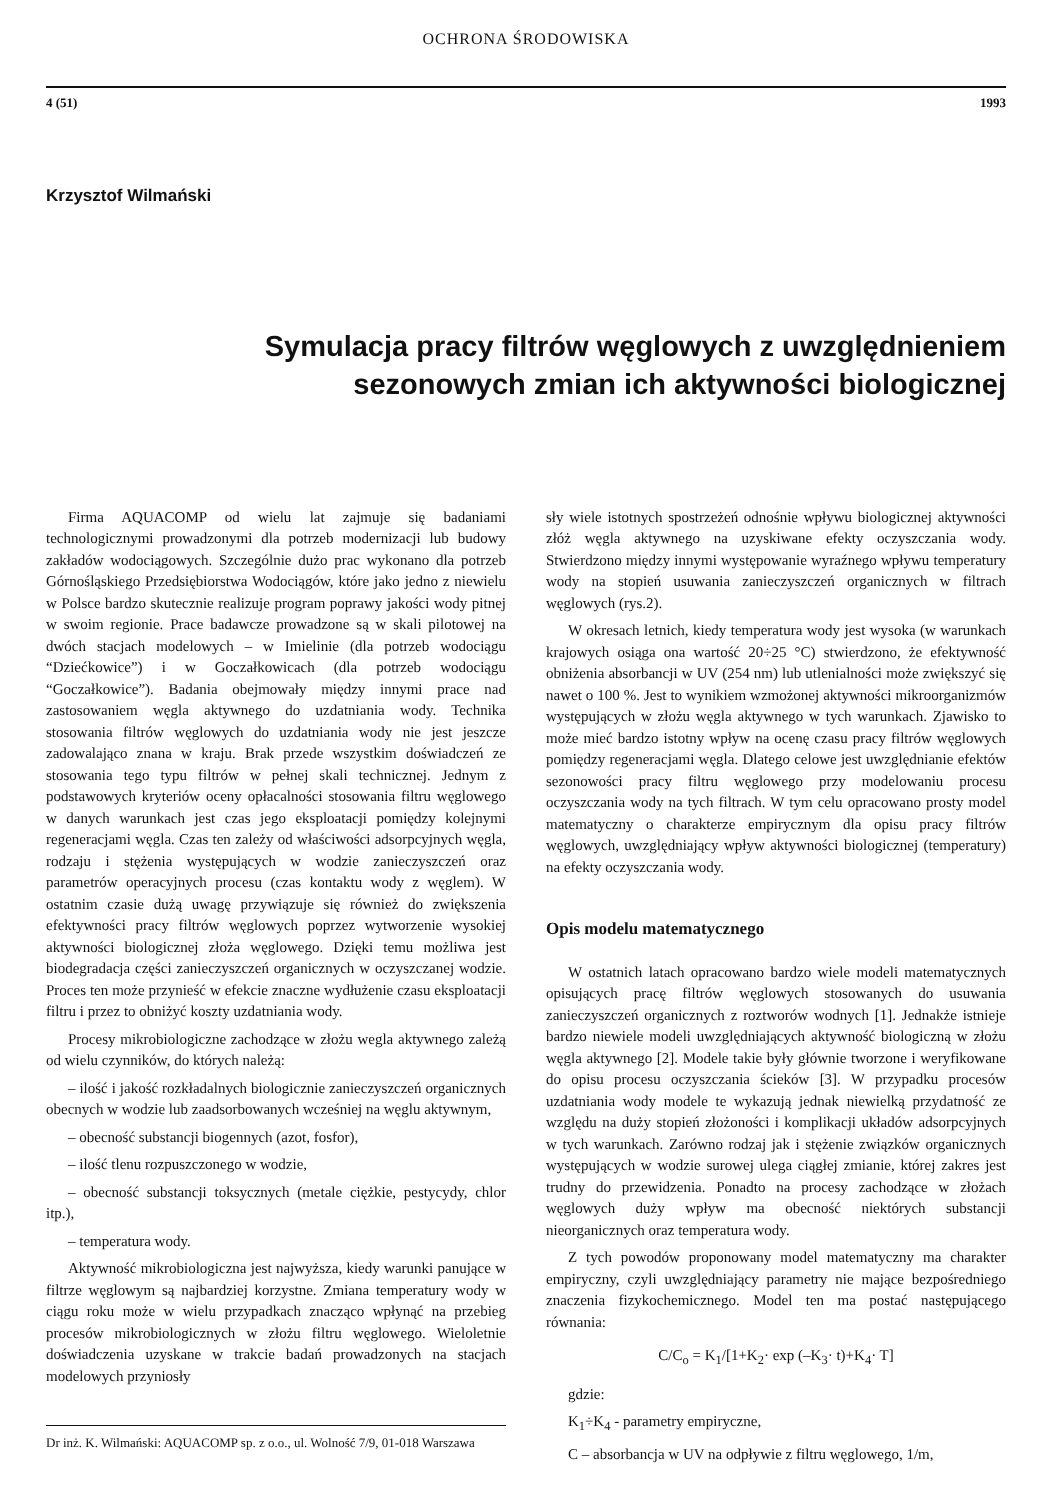OCHRONA ŚRODOWISKA
4 (51) 1993
Krzysztof Wilmański
Symulacja pracy filtrów węglowych z uwzględnieniem
sezonowych zmian ich aktywności biologicznej
Firma AQUACOMP od wielu lat zajmuje się badaniami technologicznymi prowadzonymi dla potrzeb modernizacji lub budowy zakładów wodociągowych. Szczególnie dużo prac wykonano dla potrzeb Górnośląskiego Przedsiębiorstwa Wodociągów, które jako jedno z niewielu w Polsce bardzo skutecznie realizuje program poprawy jakości wody pitnej w swoim regionie. Prace badawcze prowadzone są w skali pilotowej na dwóch stacjach modelowych – w Imielinie (dla potrzeb wodociągu “Dziećkowice”) i w Goczałkowicach (dla potrzeb wodociągu “Goczałkowice”). Badania obejmowały między innymi prace nad zastosowaniem węgla aktywnego do uzdatniania wody. Technika stosowania filtrów węglowych do uzdatniania wody nie jest jeszcze zadowalająco znana w kraju. Brak przede wszystkim doświadczeń ze stosowania tego typu filtrów w pełnej skali technicznej. Jednym z podstawowych kryteriów oceny opłacalności stosowania filtru węglowego w danych warunkach jest czas jego eksploatacji pomiędzy kolejnymi regeneracjami węgla. Czas ten zależy od właściwości adsorpcyjnych węgla, rodzaju i stężenia występujących w wodzie zanieczyszczeń oraz parametrów operacyjnych procesu (czas kontaktu wody z węglem). W ostatnim czasie dużą uwagę przywiązuje się również do zwiększenia efektywności pracy filtrów węglowych poprzez wytworzenie wysokiej aktywności biologicznej złoża węglowego. Dzięki temu możliwa jest biodegradacja części zanieczyszczeń organicznych w oczyszczanej wodzie. Proces ten może przynieść w efekcie znaczne wydłużenie czasu eksploatacji filtru i przez to obniżyć koszty uzdatniania wody.
Procesy mikrobiologiczne zachodzące w złożu wegla aktywnego zależą od wielu czynników, do których należą:
– ilość i jakość rozkładalnych biologicznie zanieczyszczeń organicznych obecnych w wodzie lub zaadsorbowanych wcześniej na węglu aktywnym,
– obecność substancji biogennych (azot, fosfor),
– ilość tlenu rozpuszczonego w wodzie,
– obecność substancji toksycznych (metale ciężkie, pestycydy, chlor itp.),
– temperatura wody.
Aktywność mikrobiologiczna jest najwyższa, kiedy warunki panujące w filtrze węglowym są najbardziej korzystne. Zmiana temperatury wody w ciągu roku może w wielu przypadkach znacząco wpłynąć na przebieg procesów mikrobiologicznych w złożu filtru węglowego. Wieloletnie doświadczenia uzyskane w trakcie badań prowadzonych na stacjach modelowych przyniosły
Dr inż. K. Wilmański: AQUACOMP sp. z o.o., ul. Wolność 7/9, 01-018 Warszawa
sły wiele istotnych spostrzeżeń odnośnie wpływu biologicznej aktywności złóż węgla aktywnego na uzyskiwane efekty oczyszczania wody. Stwierdzono między innymi występowanie wyraźnego wpływu temperatury wody na stopień usuwania zanieczyszczeń organicznych w filtrach węglowych (rys.2).
W okresach letnich, kiedy temperatura wody jest wysoka (w warunkach krajowych osiąga ona wartość 20÷25 °C) stwierdzono, że efektywność obniżenia absorbancji w UV (254 nm) lub utlenialności może zwiększyć się nawet o 100 %. Jest to wynikiem wzmożonej aktywności mikroorganizmów występujących w złożu węgla aktywnego w tych warunkach. Zjawisko to może mieć bardzo istotny wpływ na ocenę czasu pracy filtrów węglowych pomiędzy regeneracjami węgla. Dlatego celowe jest uwzględnianie efektów sezonowości pracy filtru węglowego przy modelowaniu procesu oczyszczania wody na tych filtrach. W tym celu opracowano prosty model matematyczny o charakterze empirycznym dla opisu pracy filtrów węglowych, uwzględniający wpływ aktywności biologicznej (temperatury) na efekty oczyszczania wody.
Opis modelu matematycznego
W ostatnich latach opracowano bardzo wiele modeli matematycznych opisujących pracę filtrów węglowych stosowanych do usuwania zanieczyszczeń organicznych z roztworów wodnych [1]. Jednakże istnieje bardzo niewiele modeli uwzględniających aktywność biologiczną w złożu węgla aktywnego [2]. Modele takie były głównie tworzone i weryfikowane do opisu procesu oczyszczania ścieków [3]. W przypadku procesów uzdatniania wody modele te wykazują jednak niewielką przydatność ze względu na duży stopień złożoności i komplikacji układów adsorpcyjnych w tych warunkach. Zarówno rodzaj jak i stężenie związków organicznych występujących w wodzie surowej ulega ciągłej zmianie, której zakres jest trudny do przewidzenia. Ponadto na procesy zachodzące w złożach węglowych duży wpływ ma obecność niektórych substancji nieorganicznych oraz temperatura wody.
Z tych powodów proponowany model matematyczny ma charakter empiryczny, czyli uwzględniający parametry nie mające bezpośredniego znaczenia fizykochemicznego. Model ten ma postać następującego równania:
C/C<sub>o</sub> = K<sub>1</sub>/[1+K<sub>2</sub>· exp (–K<sub>3</sub>· t)+K<sub>4</sub>· T]
gdzie:
K<sub>1</sub>÷K<sub>4</sub> - parametry empiryczne,
C – absorbancja w UV na odpływie z filtru węglowego, 1/m,